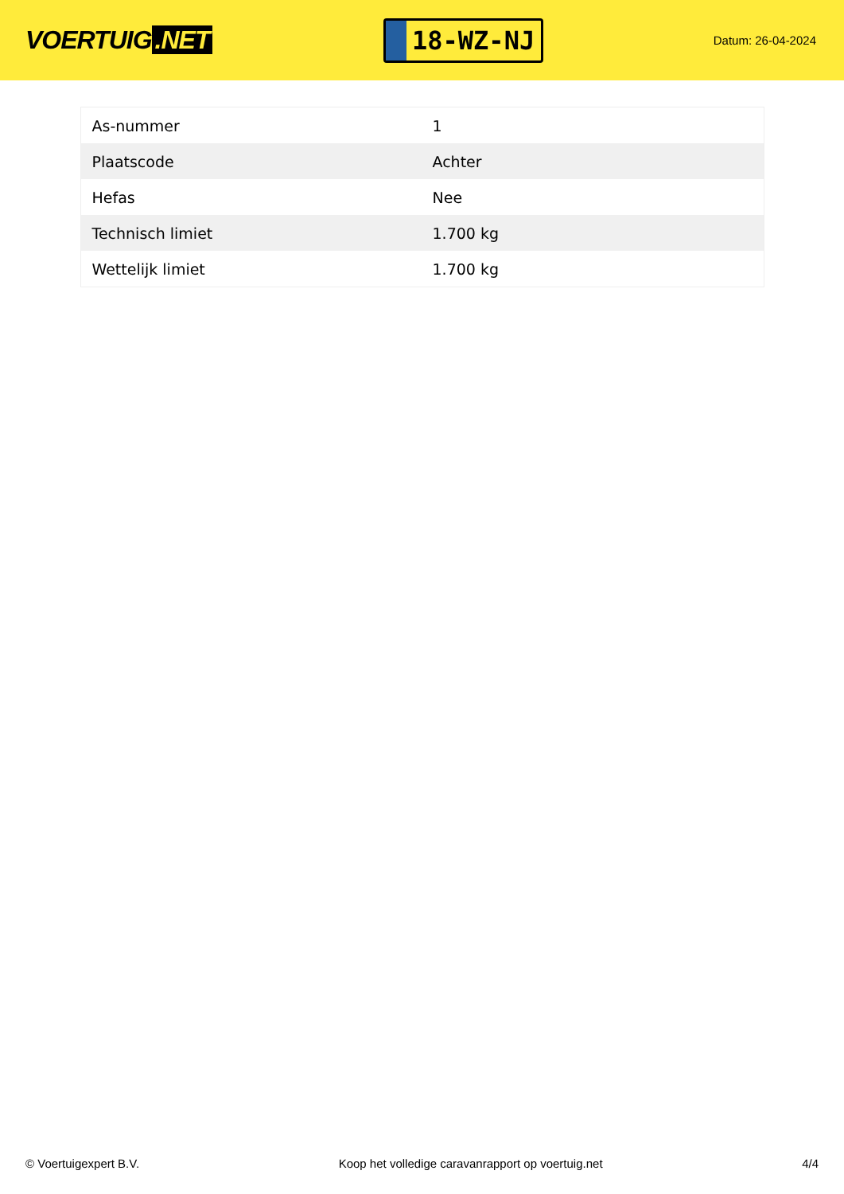VOERTUIG.NET
18-WZ-NJ
Datum: 26-04-2024
| As-nummer | 1 |
| Plaatscode | Achter |
| Hefas | Nee |
| Technisch limiet | 1.700 kg |
| Wettelijk limiet | 1.700 kg |
© Voertuigexpert B.V. Koop het volledige caravanrapport op voertuig.net 4/4